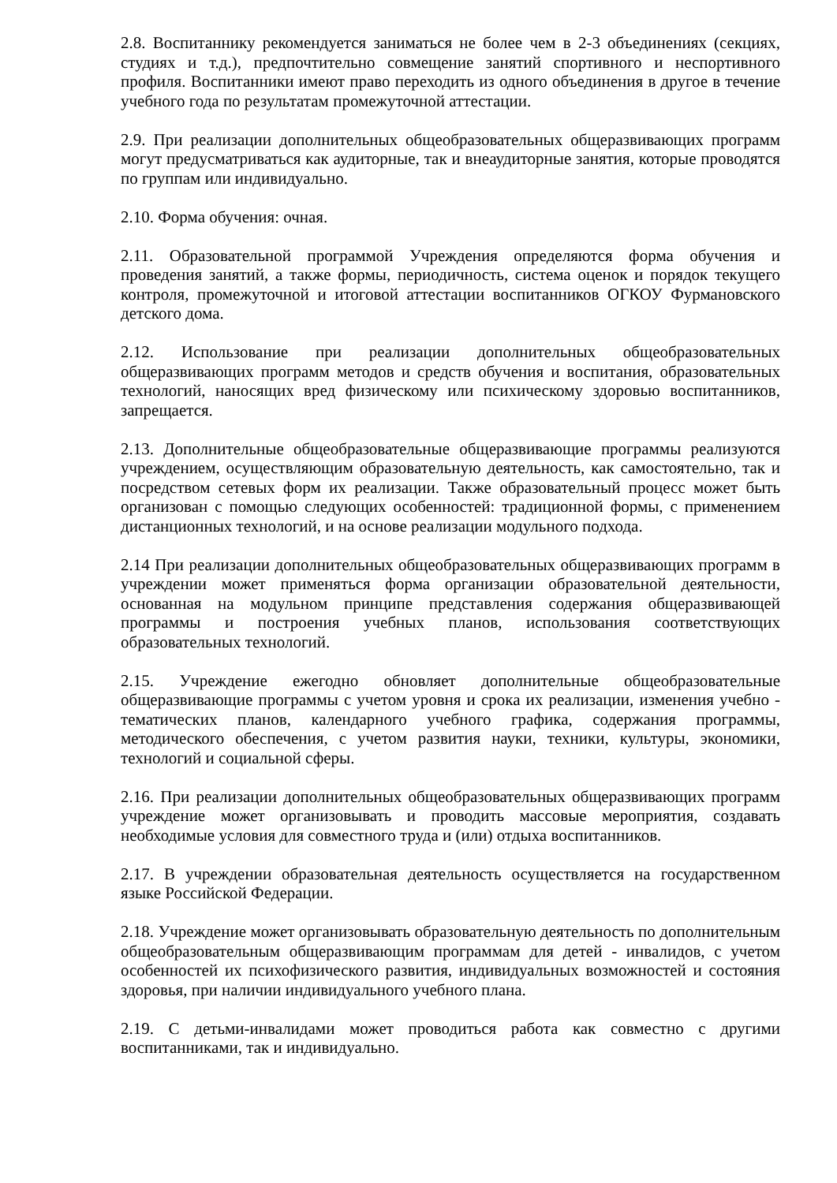2.8. Воспитаннику рекомендуется заниматься не более чем в 2-3 объединениях (секциях, студиях и т.д.), предпочтительно совмещение занятий спортивного и неспортивного профиля. Воспитанники имеют право переходить из одного объединения в другое в течение учебного года по результатам промежуточной аттестации.
2.9. При реализации дополнительных общеобразовательных общеразвивающих программ могут предусматриваться как аудиторные, так и внеаудиторные занятия, которые проводятся по группам или индивидуально.
2.10. Форма обучения: очная.
2.11. Образовательной программой Учреждения определяются форма обучения и проведения занятий, а также формы, периодичность, система оценок и порядок текущего контроля, промежуточной и итоговой аттестации воспитанников ОГКОУ Фурмановского детского дома.
2.12. Использование при реализации дополнительных общеобразовательных общеразвивающих программ методов и средств обучения и воспитания, образовательных технологий, наносящих вред физическому или психическому здоровью воспитанников, запрещается.
2.13. Дополнительные общеобразовательные общеразвивающие программы реализуются учреждением, осуществляющим образовательную деятельность, как самостоятельно, так и посредством сетевых форм их реализации. Также образовательный процесс может быть организован с помощью следующих особенностей: традиционной формы, с применением дистанционных технологий, и на основе реализации модульного подхода.
2.14 При реализации дополнительных общеобразовательных общеразвивающих программ в учреждении может применяться форма организации образовательной деятельности, основанная на модульном принципе представления содержания общеразвивающей программы и построения учебных планов, использования соответствующих образовательных технологий.
2.15. Учреждение ежегодно обновляет дополнительные общеобразовательные общеразвивающие программы с учетом уровня и срока их реализации, изменения учебно - тематических планов, календарного учебного графика, содержания программы, методического обеспечения, с учетом развития науки, техники, культуры, экономики, технологий и социальной сферы.
2.16. При реализации дополнительных общеобразовательных общеразвивающих программ учреждение может организовывать и проводить массовые мероприятия, создавать необходимые условия для совместного труда и (или) отдыха воспитанников.
2.17. В учреждении образовательная деятельность осуществляется на государственном языке Российской Федерации.
2.18. Учреждение может организовывать образовательную деятельность по дополнительным общеобразовательным общеразвивающим программам для детей - инвалидов, с учетом особенностей их психофизического развития, индивидуальных возможностей и состояния здоровья, при наличии индивидуального учебного плана.
2.19. С детьми-инвалидами может проводиться работа как совместно с другими воспитанниками, так и индивидуально.